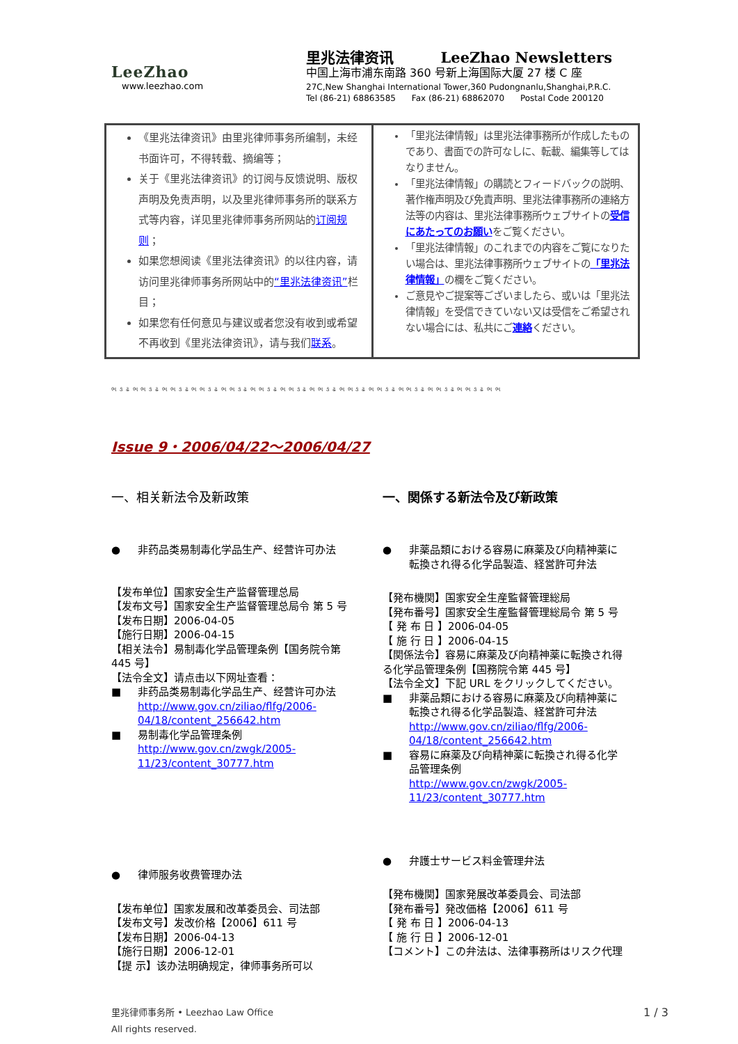LeeZhao
www.leezhao.com
里兆法律资讯 LeeZhao Newsletters
中国上海市浦东南路 360 号新上海国际大厦 27 楼 C 座
27C,New Shanghai International Tower,360 Pudongnanlu,Shanghai,P.R.C.
Tel (86-21) 68863585 Fax (86-21) 68862070 Postal Code 200120
| 《里兆法律资讯》由里兆律师事务所编制，未经书面许可，不得转载、摘编等； 关于《里兆法律资讯》的订阅与反馈说明、版权声明及免责声明，以及里兆律师事务所的联系方式等内容，详见里兆律师事务所网站的 订阅规则 ； 如果您想阅读《里兆法律资讯》的以往内容，请访问里兆律师事务所网站中的 “里兆法律资讯” 栏目； 如果您有任何意见与建议或者您没有收到或希望不再收到《里兆法律资讯》，请与我们 联系 。 | 「里兆法律情報」は里兆法律事務所が作成したものであり、書面での許可なしに、転載、編集等してはなりません。 「里兆法律情報」の購読とフィードバックの説明、著作権声明及び免責声明、里兆法律事務所の連絡方法等の内容は、里兆法律事務所ウェブサイトの 受信にあたってのお願い をご覧ください。 「里兆法律情報」のこれまでの内容をご覧になりたい場合は、里兆法律事務所ウェブサイトの 「里兆法律情報」 の欄をご覧ください。 ご意見やご提案等ございましたら、或いは「里兆法律情報」を受信できていない又は受信をご希望されない場合には、私共にご 連絡 ください。 |
ભ ઙ ઢ ભ ભ ઙ ઢ ભ ભ ઙ ઢ ભ ભ ઙ ઢ ભ ભ ઙ ઢ ભ ભ ઙ ઢ ભ ભ ઙ ઢ ભ ભ ઙ ઢ ભ ભ ઙ ઢ ભ ભ ઙ ઢ ભ ભ ઙ ઢ ભ ભ ઙ ઢ ભ ભ ઙ ઢ ભ ભ
Issue 9・2006/04/22～2006/04/27
一、相关新法令及新政策
● 非药品类易制毒化学品生产、经营许可办法
【发布单位】国家安全生产监督管理总局
【发布文号】国家安全生产监督管理总局令 第 5 号
【发布日期】2006-04-05
【施行日期】2006-04-15
【相关法令】易制毒化学品管理条例【国务院令第 445 号】
【法令全文】请点击以下网址查看：
■ 非药品类易制毒化学品生产、经营许可办法
http://www.gov.cn/ziliao/flfg/2006-04/18/content_256642.htm
■ 易制毒化学品管理条例
http://www.gov.cn/zwgk/2005-11/23/content_30777.htm
● 律师服务收费管理办法
【发布单位】国家发展和改革委员会、司法部
【发布文号】发改价格【2006】611 号
【发布日期】2006-04-13
【施行日期】2006-12-01
【提 示】该办法明确规定，律师事务所可以
一、関係する新法令及び新政策
● 非薬品類における容易に麻薬及び向精神薬に転換され得る化学品製造、経営許可弁法
【発布機関】国家安全生産監督管理総局
【発布番号】国家安全生産監督管理総局令 第 5 号
【 発 布 日 】2006-04-05
【 施 行 日 】2006-04-15
【関係法令】容易に麻薬及び向精神薬に転換され得る化学品管理条例【国務院令第 445 号】
【法令全文】下記 URL をクリックしてください。
■ 非薬品類における容易に麻薬及び向精神薬に転換され得る化学品製造、経営許可弁法
http://www.gov.cn/ziliao/flfg/2006-04/18/content_256642.htm
■ 容易に麻薬及び向精神薬に転換され得る化学品管理条例
http://www.gov.cn/zwgk/2005-11/23/content_30777.htm
● 弁護士サービス料金管理弁法
【発布機関】国家発展改革委員会、司法部
【発布番号】発改価格【2006】611 号
【 発 布 日 】2006-04-13
【 施 行 日 】2006-12-01
【コメント】この弁法は、法律事務所はリスク代理
里兆律师事务所 • Leezhao Law Office
All rights reserved.
1 / 3